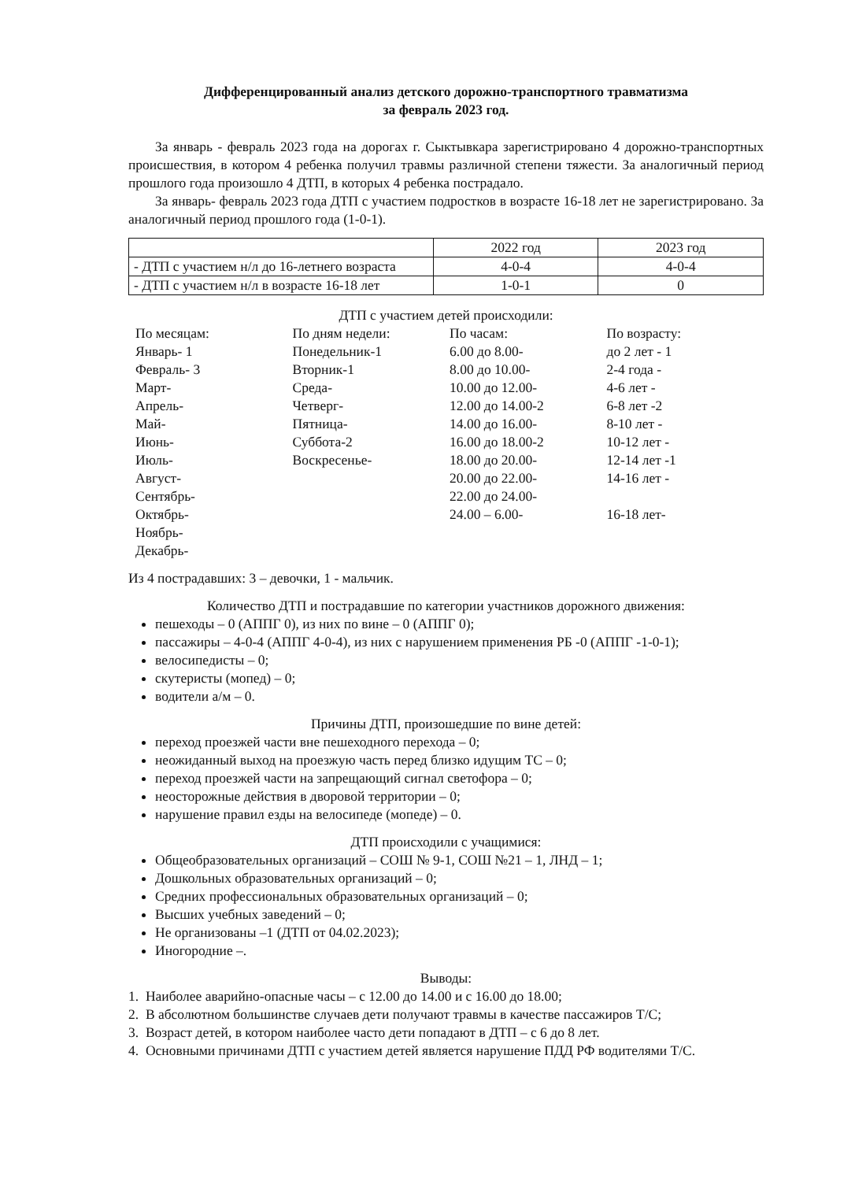Дифференцированный анализ детского дорожно-транспортного травматизма
за февраль 2023 год.
За январь - февраль 2023 года на дорогах г. Сыктывкара зарегистрировано 4 дорожно-транспортных происшествия, в котором 4 ребенка получил травмы различной степени тяжести. За аналогичный период прошлого года произошло 4 ДТП, в которых 4 ребенка пострадало.
За январь- февраль 2023 года ДТП с участием подростков в возрасте 16-18 лет не зарегистрировано. За аналогичный период прошлого года (1-0-1).
| | 2022 год | 2023 год |
| - ДТП с участием н/л до 16-летнего возраста | 4-0-4 | 4-0-4 |
| - ДТП с участием н/л в возрасте 16-18 лет | 1-0-1 | 0 |
ДТП с участием детей происходили:
По месяцам:
Январь- 1
Февраль- 3
Март-
Апрель-
Май-
Июнь-
Июль-
Август-
Сентябрь-
Октябрь-
Ноябрь-
Декабрь-
По дням недели:
Понедельник-1
Вторник-1
Среда-
Четверг-
Пятница-
Суббота-2
Воскресенье-
По часам:
6.00 до 8.00-
8.00 до 10.00-
10.00 до 12.00-
12.00 до 14.00-2
14.00 до 16.00-
16.00 до 18.00-2
18.00 до 20.00-
20.00 до 22.00-
22.00 до 24.00-
24.00 – 6.00-
По возрасту:
до 2 лет - 1
2-4 года -
4-6 лет -
6-8 лет -2
8-10 лет -
10-12 лет -
12-14 лет -1
14-16 лет -
16-18 лет-
Из 4 пострадавших: 3 – девочки, 1 - мальчик.
Количество ДТП и пострадавшие по категории участников дорожного движения:
пешеходы – 0 (АППГ 0), из них по вине – 0 (АППГ 0);
пассажиры – 4-0-4 (АППГ 4-0-4), из них с нарушением применения РБ -0 (АППГ -1-0-1);
велосипедисты – 0;
скутеристы (мопед) – 0;
водители а/м – 0.
Причины ДТП, произошедшие по вине детей:
переход проезжей части вне пешеходного перехода – 0;
неожиданный выход на проезжую часть перед близко идущим ТС – 0;
переход проезжей части на запрещающий сигнал светофора – 0;
неосторожные действия в дворовой территории – 0;
нарушение правил езды на велосипеде (мопеде) – 0.
ДТП происходили с учащимися:
Общеобразовательных организаций – СОШ № 9-1, СОШ №21 – 1, ЛНД – 1;
Дошкольных образовательных организаций – 0;
Средних профессиональных образовательных организаций – 0;
Высших учебных заведений – 0;
Не организованы –1 (ДТП от 04.02.2023);
Иногородние –.
Выводы:
1. Наиболее аварийно-опасные часы – с 12.00 до 14.00 и с 16.00 до 18.00;
2. В абсолютном большинстве случаев дети получают травмы в качестве пассажиров Т/С;
3. Возраст детей, в котором наиболее часто дети попадают в ДТП – с 6 до 8 лет.
4. Основными причинами ДТП с участием детей является нарушение ПДД РФ водителями Т/С.